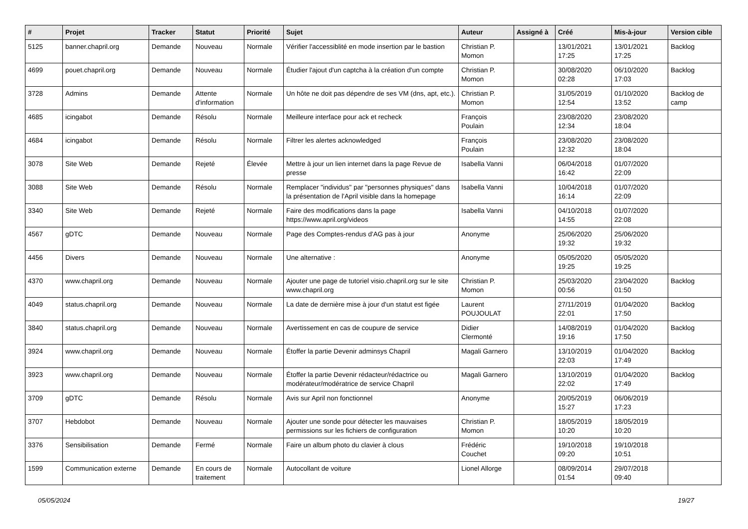| # | Projet | Tracker | Statut | Priorité | Sujet | Auteur | Assigné à | Créé | Mis-à-jour | Version cible |
| --- | --- | --- | --- | --- | --- | --- | --- | --- | --- | --- |
| 5125 | banner.chapril.org | Demande | Nouveau | Normale | Vérifier l'accessiblité en mode insertion par le bastion | Christian P. Momon | | 13/01/2021 17:25 | 13/01/2021 17:25 | Backlog |
| 4699 | pouet.chapril.org | Demande | Nouveau | Normale | Étudier l'ajout d'un captcha à la création d'un compte | Christian P. Momon | | 30/08/2020 02:28 | 06/10/2020 17:03 | Backlog |
| 3728 | Admins | Demande | Attente d'information | Normale | Un hôte ne doit pas dépendre de ses VM (dns, apt, etc.). | Christian P. Momon | | 31/05/2019 12:54 | 01/10/2020 13:52 | Backlog de camp |
| 4685 | icingabot | Demande | Résolu | Normale | Meilleure interface pour ack et recheck | François Poulain | | 23/08/2020 12:34 | 23/08/2020 18:04 | |
| 4684 | icingabot | Demande | Résolu | Normale | Filtrer les alertes acknowledged | François Poulain | | 23/08/2020 12:32 | 23/08/2020 18:04 | |
| 3078 | Site Web | Demande | Rejeté | Élevée | Mettre à jour un lien internet dans la page Revue de presse | Isabella Vanni | | 06/04/2018 16:42 | 01/07/2020 22:09 | |
| 3088 | Site Web | Demande | Résolu | Normale | Remplacer "individus" par "personnes physiques" dans la présentation de l'April visible dans la homepage | Isabella Vanni | | 10/04/2018 16:14 | 01/07/2020 22:09 | |
| 3340 | Site Web | Demande | Rejeté | Normale | Faire des modifications dans la page https://www.april.org/videos | Isabella Vanni | | 04/10/2018 14:55 | 01/07/2020 22:08 | |
| 4567 | gDTC | Demande | Nouveau | Normale | Page des Comptes-rendus d'AG pas à jour | Anonyme | | 25/06/2020 19:32 | 25/06/2020 19:32 | |
| 4456 | Divers | Demande | Nouveau | Normale | Une alternative : | Anonyme | | 05/05/2020 19:25 | 05/05/2020 19:25 | |
| 4370 | www.chapril.org | Demande | Nouveau | Normale | Ajouter une page de tutoriel visio.chapril.org sur le site www.chapril.org | Christian P. Momon | | 25/03/2020 00:56 | 23/04/2020 01:50 | Backlog |
| 4049 | status.chapril.org | Demande | Nouveau | Normale | La date de dernière mise à jour d'un statut est figée | Laurent POUJOULAT | | 27/11/2019 22:01 | 01/04/2020 17:50 | Backlog |
| 3840 | status.chapril.org | Demande | Nouveau | Normale | Avertissement en cas de coupure de service | Didier Clermonté | | 14/08/2019 19:16 | 01/04/2020 17:50 | Backlog |
| 3924 | www.chapril.org | Demande | Nouveau | Normale | Étoffer la partie Devenir adminsys Chapril | Magali Garnero | | 13/10/2019 22:03 | 01/04/2020 17:49 | Backlog |
| 3923 | www.chapril.org | Demande | Nouveau | Normale | Étoffer la partie Devenir rédacteur/rédactrice ou modérateur/modératrice de service Chapril | Magali Garnero | | 13/10/2019 22:02 | 01/04/2020 17:49 | Backlog |
| 3709 | gDTC | Demande | Résolu | Normale | Avis sur April non fonctionnel | Anonyme | | 20/05/2019 15:27 | 06/06/2019 17:23 | |
| 3707 | Hebdobot | Demande | Nouveau | Normale | Ajouter une sonde pour détecter les mauvaises permissions sur les fichiers de configuration | Christian P. Momon | | 18/05/2019 10:20 | 18/05/2019 10:20 | |
| 3376 | Sensibilisation | Demande | Fermé | Normale | Faire un album photo du clavier à clous | Frédéric Couchet | | 19/10/2018 09:20 | 19/10/2018 10:51 | |
| 1599 | Communication externe | Demande | En cours de traitement | Normale | Autocollant de voiture | Lionel Allorge | | 08/09/2014 01:54 | 29/07/2018 09:40 | |
05/05/2024 19/27